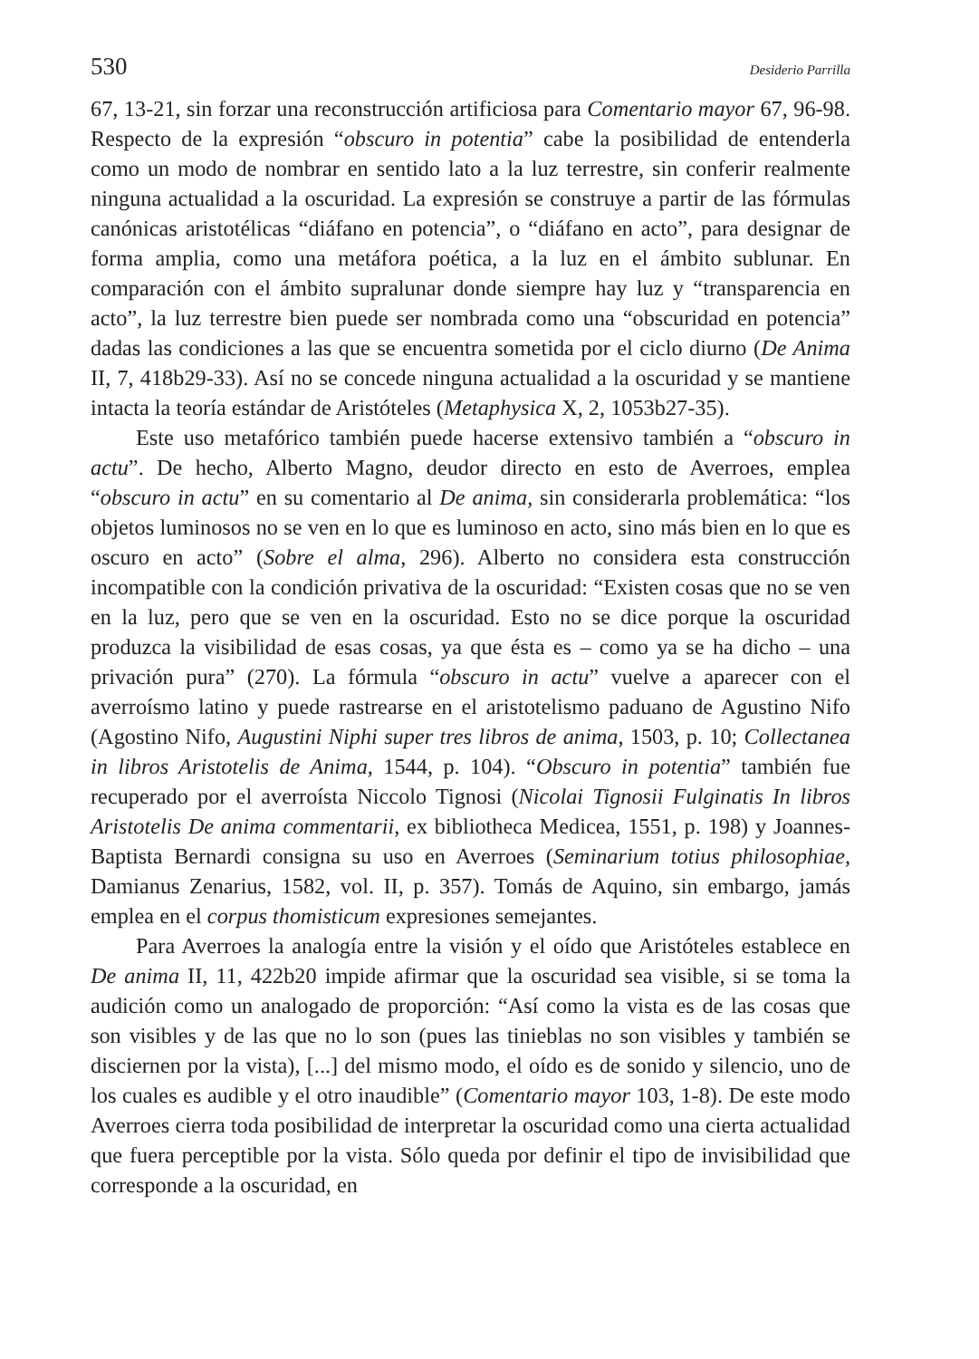530 Desiderio Parrilla
67, 13-21, sin forzar una reconstrucción artificiosa para Comentario mayor 67, 96-98. Respecto de la expresión “obscuro in potentia” cabe la posibilidad de entenderla como un modo de nombrar en sentido lato a la luz terrestre, sin conferir realmente ninguna actualidad a la oscuridad. La expresión se construye a partir de las fórmulas canónicas aristotélicas “diáfano en potencia”, o “diáfano en acto”, para designar de forma amplia, como una metáfora poética, a la luz en el ámbito sublunar. En comparación con el ámbito supralunar donde siempre hay luz y “transparencia en acto”, la luz terrestre bien puede ser nombrada como una “obscuridad en potencia” dadas las condiciones a las que se encuentra sometida por el ciclo diurno (De Anima II, 7, 418b29-33). Así no se concede ninguna actualidad a la oscuridad y se mantiene intacta la teoría estándar de Aristóteles (Metaphysica X, 2, 1053b27-35).
Este uso metafórico también puede hacerse extensivo también a “obscuro in actu”. De hecho, Alberto Magno, deudor directo en esto de Averroes, emplea “obscuro in actu” en su comentario al De anima, sin considerarla problemática: “los objetos luminosos no se ven en lo que es luminoso en acto, sino más bien en lo que es oscuro en acto” (Sobre el alma, 296). Alberto no considera esta construcción incompatible con la condición privativa de la oscuridad: “Existen cosas que no se ven en la luz, pero que se ven en la oscuridad. Esto no se dice porque la oscuridad produzca la visibilidad de esas cosas, ya que ésta es – como ya se ha dicho – una privación pura” (270). La fórmula “obscuro in actu” vuelve a aparecer con el averroísmo latino y puede rastrearse en el aristotelismo paduano de Agustino Nifo (Agostino Nifo, Augustini Niphi super tres libros de anima, 1503, p. 10; Collectanea in libros Aristotelis de Anima, 1544, p. 104). “Obscuro in potentia” también fue recuperado por el averroísta Niccolo Tignosi (Nicolai Tignosii Fulginatis In libros Aristotelis De anima commentarii, ex bibliotheca Medicea, 1551, p. 198) y Joannes-Baptista Bernardi consigna su uso en Averroes (Seminarium totius philosophiae, Damianus Zenarius, 1582, vol. II, p. 357). Tomás de Aquino, sin embargo, jamás emplea en el corpus thomisticum expresiones semejantes.
Para Averroes la analogía entre la visión y el oído que Aristóteles establece en De anima II, 11, 422b20 impide afirmar que la oscuridad sea visible, si se toma la audición como un analogado de proporción: “Así como la vista es de las cosas que son visibles y de las que no lo son (pues las tinieblas no son visibles y también se disciernen por la vista), [...] del mismo modo, el oído es de sonido y silencio, uno de los cuales es audible y el otro inaudible” (Comentario mayor 103, 1-8). De este modo Averroes cierra toda posibilidad de interpretar la oscuridad como una cierta actualidad que fuera perceptible por la vista. Sólo queda por definir el tipo de invisibilidad que corresponde a la oscuridad, en